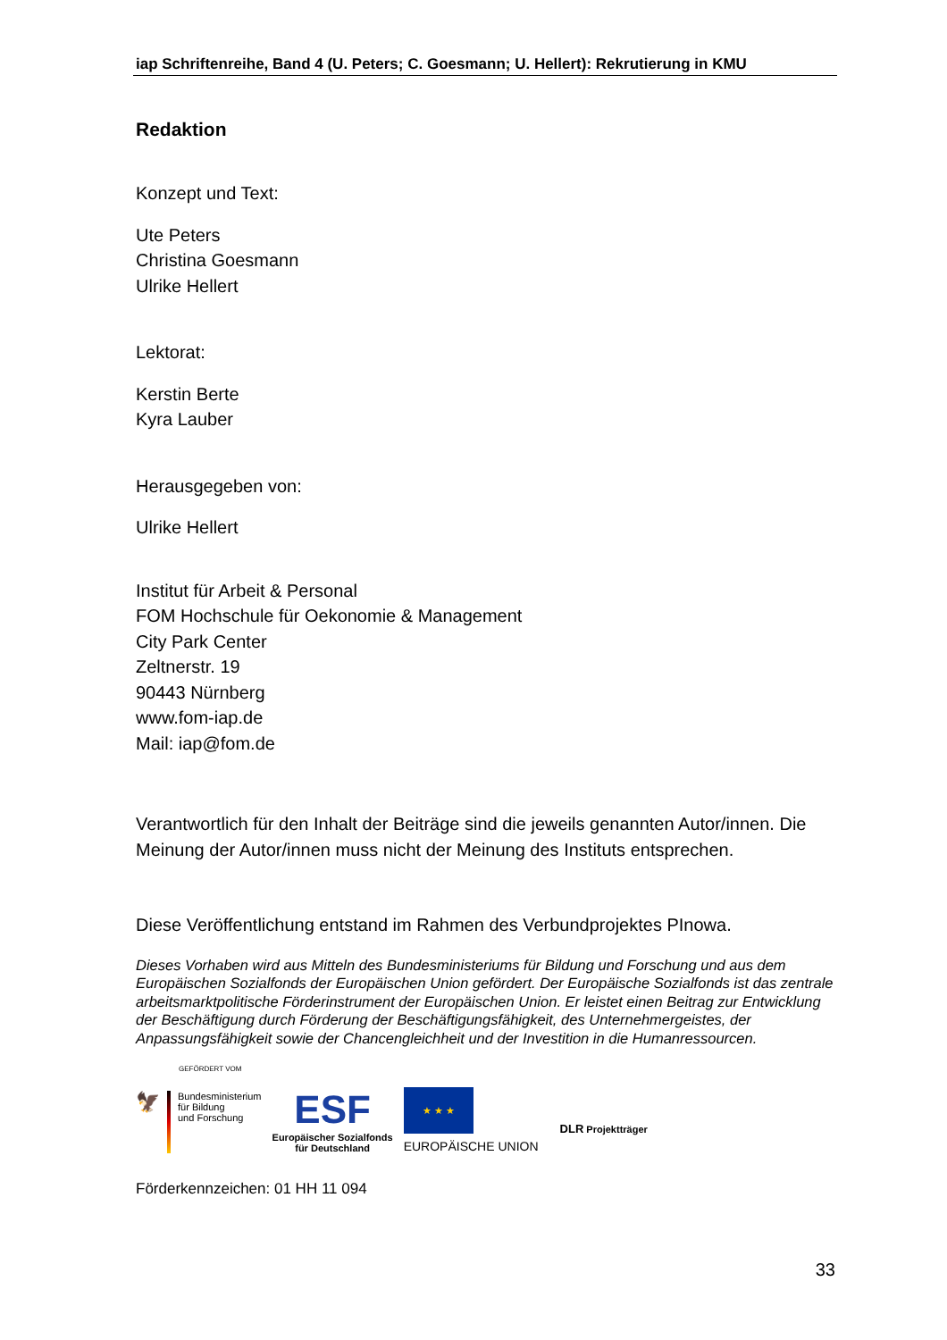iap Schriftenreihe, Band 4 (U. Peters; C. Goesmann; U. Hellert): Rekrutierung in KMU
Redaktion
Konzept und Text:
Ute Peters
Christina Goesmann
Ulrike Hellert
Lektorat:
Kerstin Berte
Kyra Lauber
Herausgegeben von:
Ulrike Hellert
Institut für Arbeit & Personal
FOM Hochschule für Oekonomie & Management
City Park Center
Zeltnerstr. 19
90443 Nürnberg
www.fom-iap.de
Mail: iap@fom.de
Verantwortlich für den Inhalt der Beiträge sind die jeweils genannten Autor/innen. Die Meinung der Autor/innen muss nicht der Meinung des Instituts entsprechen.
Diese Veröffentlichung entstand im Rahmen des Verbundprojektes PInowa.
Dieses Vorhaben wird aus Mitteln des Bundesministeriums für Bildung und Forschung und aus dem Europäischen Sozialfonds der Europäischen Union gefördert. Der Europäische Sozialfonds ist das zentrale arbeitsmarktpolitische Förderinstrument der Europäischen Union. Er leistet einen Beitrag zur Entwicklung der Beschäftigung durch Förderung der Beschäftigungsfähigkeit, des Unternehmergeistes, der Anpassungsfähigkeit sowie der Chancengleichheit und der Investition in die Humanressourcen.
GEFÖRDERT VOM
🦅
Bundesministerium
für Bildung
und Forschung
ESF
Europäischer Sozialfonds
für Deutschland
★ ★ ★
EUROPÄISCHE UNION
DLR Projektträger
Förderkennzeichen: 01 HH 11 094
33